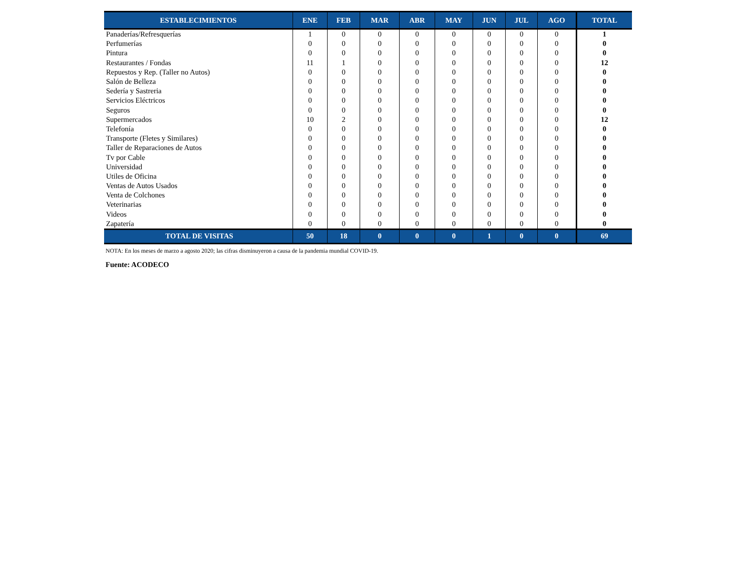| ESTABLECIMIENTOS | ENE | FEB | MAR | ABR | MAY | JUN | JUL | AGO | TOTAL |
| --- | --- | --- | --- | --- | --- | --- | --- | --- | --- |
| Panaderías/Refresquerías | 1 | 0 | 0 | 0 | 0 | 0 | 0 | 0 | 1 |
| Perfumerías | 0 | 0 | 0 | 0 | 0 | 0 | 0 | 0 | 0 |
| Pintura | 0 | 0 | 0 | 0 | 0 | 0 | 0 | 0 | 0 |
| Restaurantes / Fondas | 11 | 1 | 0 | 0 | 0 | 0 | 0 | 0 | 12 |
| Repuestos y Rep. (Taller no Autos) | 0 | 0 | 0 | 0 | 0 | 0 | 0 | 0 | 0 |
| Salón de Belleza | 0 | 0 | 0 | 0 | 0 | 0 | 0 | 0 | 0 |
| Sedería y Sastreria | 0 | 0 | 0 | 0 | 0 | 0 | 0 | 0 | 0 |
| Servicios Eléctricos | 0 | 0 | 0 | 0 | 0 | 0 | 0 | 0 | 0 |
| Seguros | 0 | 0 | 0 | 0 | 0 | 0 | 0 | 0 | 0 |
| Supermercados | 10 | 2 | 0 | 0 | 0 | 0 | 0 | 0 | 12 |
| Telefonía | 0 | 0 | 0 | 0 | 0 | 0 | 0 | 0 | 0 |
| Transporte (Fletes y Similares) | 0 | 0 | 0 | 0 | 0 | 0 | 0 | 0 | 0 |
| Taller de Reparaciones de Autos | 0 | 0 | 0 | 0 | 0 | 0 | 0 | 0 | 0 |
| Tv por Cable | 0 | 0 | 0 | 0 | 0 | 0 | 0 | 0 | 0 |
| Universidad | 0 | 0 | 0 | 0 | 0 | 0 | 0 | 0 | 0 |
| Utiles de Oficina | 0 | 0 | 0 | 0 | 0 | 0 | 0 | 0 | 0 |
| Ventas de Autos Usados | 0 | 0 | 0 | 0 | 0 | 0 | 0 | 0 | 0 |
| Venta de Colchones | 0 | 0 | 0 | 0 | 0 | 0 | 0 | 0 | 0 |
| Veterinarias | 0 | 0 | 0 | 0 | 0 | 0 | 0 | 0 | 0 |
| Videos | 0 | 0 | 0 | 0 | 0 | 0 | 0 | 0 | 0 |
| Zapatería | 0 | 0 | 0 | 0 | 0 | 0 | 0 | 0 | 0 |
| TOTAL DE VISITAS | 50 | 18 | 0 | 0 | 0 | 1 | 0 | 0 | 69 |
NOTA: En los meses de marzo a agosto 2020; las cifras disminuyeron a causa de la pandemia mundial COVID-19.
Fuente: ACODECO